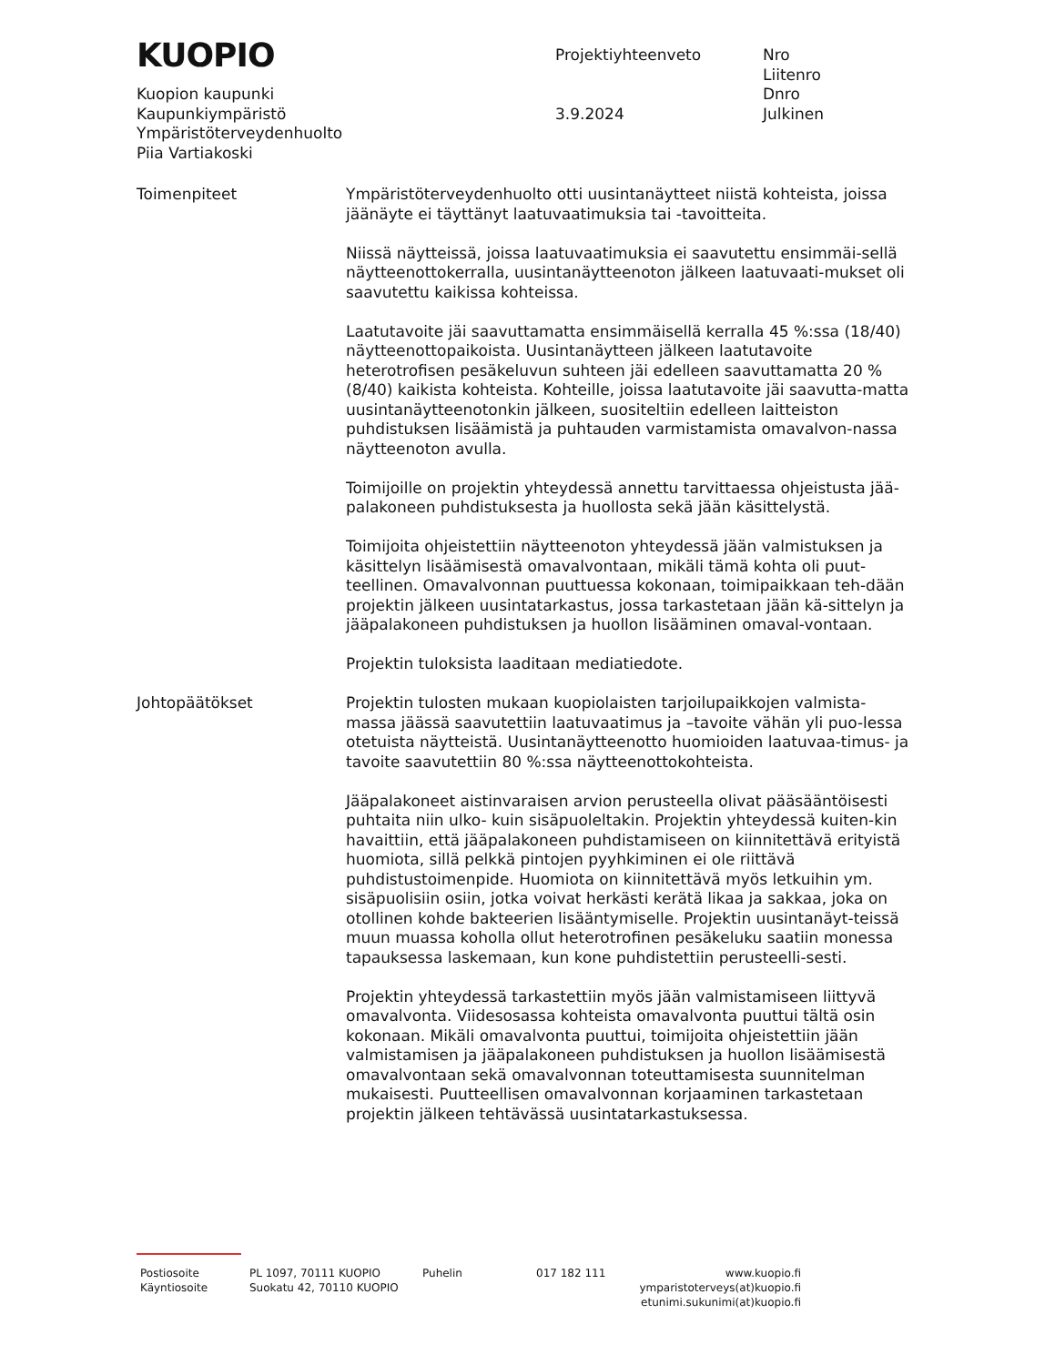KUOPIO
Projektiyhteenveto Nro
Liitenro
Dnro
Julkinen
Kuopion kaupunki
Kaupunkiympäristö 3.9.2024
Ympäristöterveydenhuolto
Piia Vartiakoski
Toimenpiteet Ympäristöterveydenhuolto otti uusintanäytteet niistä kohteista, joissa jäänäyte ei täyttänyt laatuvaatimuksia tai -tavoitteita.
Niissä näytteissä, joissa laatuvaatimuksia ei saavutettu ensimmäi-sellä näytteenottokerralla, uusintanäytteenoton jälkeen laatuvaati-mukset oli saavutettu kaikissa kohteissa.
Laatutavoite jäi saavuttamatta ensimmäisellä kerralla 45 %:ssa (18/40) näytteenottopaikoista. Uusintanäytteen jälkeen laatutavoite heterotrofisen pesäkeluvun suhteen jäi edelleen saavuttamatta 20 % (8/40) kaikista kohteista. Kohteille, joissa laatutavoite jäi saavutta-matta uusintanäytteenotonkin jälkeen, suositeltiin edelleen laitteiston puhdistuksen lisäämistä ja puhtauden varmistamista omavalvon-nassa näytteenoton avulla.
Toimijoille on projektin yhteydessä annettu tarvittaessa ohjeistusta jää-palakoneen puhdistuksesta ja huollosta sekä jään käsittelystä.
Toimijoita ohjeistettiin näytteenoton yhteydessä jään valmistuksen ja käsittelyn lisäämisestä omavalvontaan, mikäli tämä kohta oli puut-teellinen. Omavalvonnan puuttuessa kokonaan, toimipaikkaan teh-dään projektin jälkeen uusintatarkastus, jossa tarkastetaan jään kä-sittelyn ja jääpalakoneen puhdistuksen ja huollon lisääminen omaval-vontaan.
Projektin tuloksista laaditaan mediatiedote.
Johtopäätökset Projektin tulosten mukaan kuopiolaisten tarjoilupaikkojen valmista-massa jäässä saavutettiin laatuvaatimus ja –tavoite vähän yli puo-lessa otetuista näytteistä. Uusintanäytteenotto huomioiden laatuvaa-timus- ja tavoite saavutettiin 80 %:ssa näytteenottokohteista.
Jääpalakoneet aistinvaraisen arvion perusteella olivat pääsääntöisesti puhtaita niin ulko- kuin sisäpuoleltakin. Projektin yhteydessä kuiten-kin havaittiin, että jääpalakoneen puhdistamiseen on kiinnitettävä erityistä huomiota, sillä pelkkä pintojen pyyhkiminen ei ole riittävä puhdistustoimenpide. Huomiota on kiinnitettävä myös letkuihin ym. sisäpuolisiin osiin, jotka voivat herkästi kerätä likaa ja sakkaa, joka on otollinen kohde bakteerien lisääntymiselle. Projektin uusintanäyt-teissä muun muassa koholla ollut heterotrofinen pesäkeluku saatiin monessa tapauksessa laskemaan, kun kone puhdistettiin perusteelli-sesti.
Projektin yhteydessä tarkastettiin myös jään valmistamiseen liittyvä omavalvonta. Viidesosassa kohteista omavalvonta puuttui tältä osin kokonaan. Mikäli omavalvonta puuttui, toimijoita ohjeistettiin jään valmistamisen ja jääpalakoneen puhdistuksen ja huollon lisäämisestä omavalvontaan sekä omavalvonnan toteuttamisesta suunnitelman mukaisesti. Puutteellisen omavalvonnan korjaaminen tarkastetaan projektin jälkeen tehtävässä uusintatarkastuksessa.
Postiosoite PL 1097, 70111 KUOPIO Puhelin 017 182 111 www.kuopio.fi
Käyntiosoite Suokatu 42, 70110 KUOPIO ymparistoterveys(at)kuopio.fi
etunimi.sukunimi(at)kuopio.fi